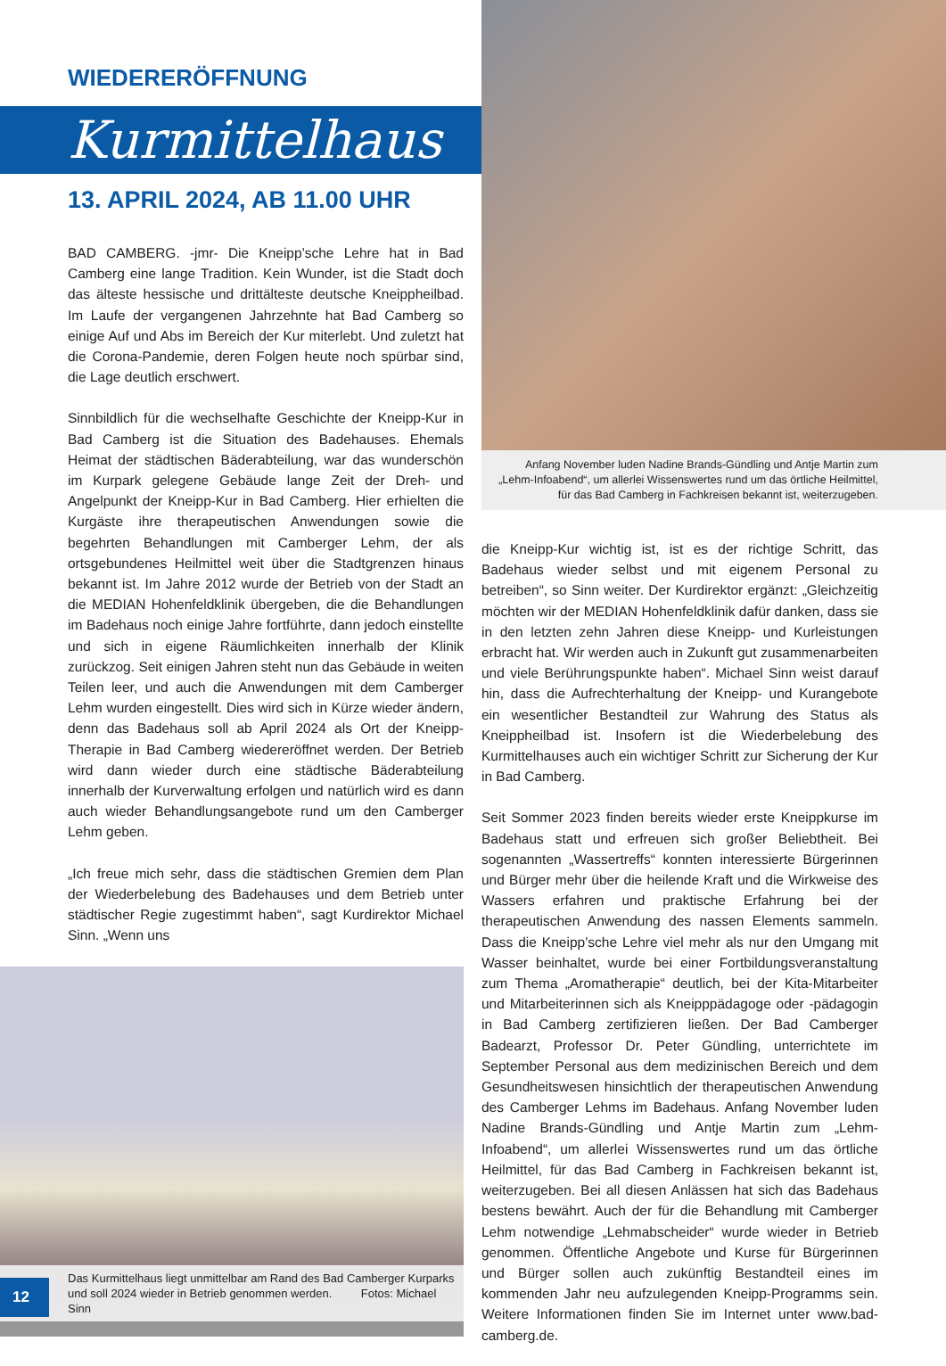WIEDERERÖFFNUNG
Kurmittelhaus
13. APRIL 2024, AB 11.00 UHR
BAD CAMBERG. -jmr- Die Kneipp’sche Lehre hat in Bad Camberg eine lange Tradition. Kein Wunder, ist die Stadt doch das älteste hessische und drittälteste deutsche Kneippheilbad. Im Laufe der vergangenen Jahrzehnte hat Bad Camberg so einige Auf und Abs im Bereich der Kur miterlebt. Und zuletzt hat die Corona-Pandemie, deren Folgen heute noch spürbar sind, die Lage deutlich erschwert.
Sinnbildlich für die wechselhafte Geschichte der Kneipp-Kur in Bad Camberg ist die Situation des Badehauses. Ehemals Heimat der städtischen Bäderabteilung, war das wunderschön im Kurpark gelegene Gebäude lange Zeit der Dreh- und Angelpunkt der Kneipp-Kur in Bad Camberg. Hier erhielten die Kurgäste ihre therapeutischen Anwendungen sowie die begehrten Behandlungen mit Camberger Lehm, der als ortsgebundenes Heilmittel weit über die Stadtgrenzen hinaus bekannt ist. Im Jahre 2012 wurde der Betrieb von der Stadt an die MEDIAN Hohenfeldklinik übergeben, die die Behandlungen im Badehaus noch einige Jahre fortführte, dann jedoch einstellte und sich in eigene Räumlichkeiten innerhalb der Klinik zurückzog. Seit einigen Jahren steht nun das Gebäude in weiten Teilen leer, und auch die Anwendungen mit dem Camberger Lehm wurden eingestellt. Dies wird sich in Kürze wieder ändern, denn das Badehaus soll ab April 2024 als Ort der Kneipp-Therapie in Bad Camberg wiedereröffnet werden. Der Betrieb wird dann wieder durch eine städtische Bäderabteilung innerhalb der Kurverwaltung erfolgen und natürlich wird es dann auch wieder Behandlungsangebote rund um den Camberger Lehm geben.
„Ich freue mich sehr, dass die städtischen Gremien dem Plan der Wiederbelebung des Badehauses und dem Betrieb unter städtischer Regie zugestimmt haben“, sagt Kurdirektor Michael Sinn. „Wenn uns
Das Kurmittelhaus liegt unmittelbar am Rand des Bad Camberger Kurparks
und soll 2024 wieder in Betrieb genommen werden. Fotos: Michael Sinn
Anfang November luden Nadine Brands-Gündling und Antje Martin zum „Lehm-Infoabend“, um allerlei Wissenswertes rund um das örtliche Heilmittel, für das Bad Camberg in Fachkreisen bekannt ist, weiterzugeben.
die Kneipp-Kur wichtig ist, ist es der richtige Schritt, das Badehaus wieder selbst und mit eigenem Personal zu betreiben“, so Sinn weiter. Der Kurdirektor ergänzt: „Gleichzeitig möchten wir der MEDIAN Hohenfeldklinik dafür danken, dass sie in den letzten zehn Jahren diese Kneipp- und Kurleistungen erbracht hat. Wir werden auch in Zukunft gut zusammenarbeiten und viele Berührungspunkte haben“. Michael Sinn weist darauf hin, dass die Aufrechterhaltung der Kneipp- und Kurangebote ein wesentlicher Bestandteil zur Wahrung des Status als Kneippheilbad ist. Insofern ist die Wiederbelebung des Kurmittelhauses auch ein wichtiger Schritt zur Sicherung der Kur in Bad Camberg.
Seit Sommer 2023 finden bereits wieder erste Kneippkurse im Badehaus statt und erfreuen sich großer Beliebtheit. Bei sogenannten „Wassertreffs“ konnten interessierte Bürgerinnen und Bürger mehr über die heilende Kraft und die Wirkweise des Wassers erfahren und praktische Erfahrung bei der therapeutischen Anwendung des nassen Elements sammeln. Dass die Kneipp’sche Lehre viel mehr als nur den Umgang mit Wasser beinhaltet, wurde bei einer Fortbildungsveranstaltung zum Thema „Aromatherapie“ deutlich, bei der Kita-Mitarbeiter und Mitarbeiterinnen sich als Kneipppädagoge oder -pädagogin in Bad Camberg zertifizieren ließen. Der Bad Camberger Badearzt, Professor Dr. Peter Gündling, unterrichtete im September Personal aus dem medizinischen Bereich und dem Gesundheitswesen hinsichtlich der therapeutischen Anwendung des Camberger Lehms im Badehaus. Anfang November luden Nadine Brands-Gündling und Antje Martin zum „Lehm-Infoabend“, um allerlei Wissenswertes rund um das örtliche Heilmittel, für das Bad Camberg in Fachkreisen bekannt ist, weiterzugeben. Bei all diesen Anlässen hat sich das Badehaus bestens bewährt. Auch der für die Behandlung mit Camberger Lehm notwendige „Lehmabscheider“ wurde wieder in Betrieb genommen. Öffentliche Angebote und Kurse für Bürgerinnen und Bürger sollen auch zukünftig Bestandteil eines im kommenden Jahr neu aufzulegenden Kneipp-Programms sein. Weitere Informationen finden Sie im Internet unter www.bad-camberg.de.
12